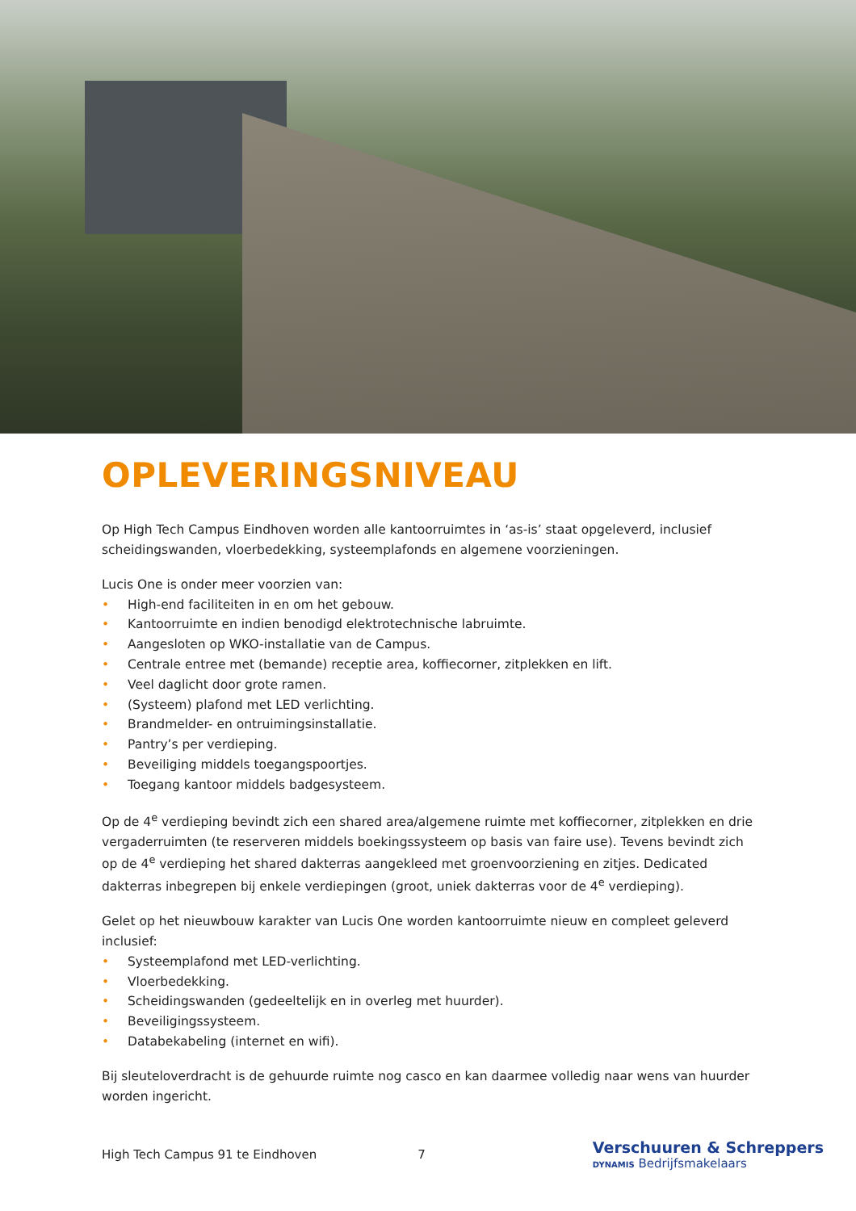OPLEVERINGSNIVEAU
Op High Tech Campus Eindhoven worden alle kantoorruimtes in ‘as-is’ staat opgeleverd, inclusief scheidingswanden, vloerbedekking, systeemplafonds en algemene voorzieningen.
Lucis One is onder meer voorzien van:
• High-end faciliteiten in en om het gebouw.
• Kantoorruimte en indien benodigd elektrotechnische labruimte.
• Aangesloten op WKO-installatie van de Campus.
• Centrale entree met (bemande) receptie area, koffiecorner, zitplekken en lift.
• Veel daglicht door grote ramen.
• (Systeem) plafond met LED verlichting.
• Brandmelder- en ontruimingsinstallatie.
• Pantry’s per verdieping.
• Beveiliging middels toegangspoortjes.
• Toegang kantoor middels badgesysteem.
Op de 4<sup>e</sup> verdieping bevindt zich een shared area/algemene ruimte met koffiecorner, zitplekken en drie vergaderruimten (te reserveren middels boekingssysteem op basis van faire use). Tevens bevindt zich op de 4<sup>e</sup> verdieping het shared dakterras aangekleed met groenvoorziening en zitjes. Dedicated dakterras inbegrepen bij enkele verdiepingen (groot, uniek dakterras voor de 4<sup>e</sup> verdieping).
Gelet op het nieuwbouw karakter van Lucis One worden kantoorruimte nieuw en compleet geleverd inclusief:
• Systeemplafond met LED-verlichting.
• Vloerbedekking.
• Scheidingswanden (gedeeltelijk en in overleg met huurder).
• Beveiligingssysteem.
• Databekabeling (internet en wifi).
Bij sleuteloverdracht is de gehuurde ruimte nog casco en kan daarmee volledig naar wens van huurder worden ingericht.
High Tech Campus 91 te Eindhoven
7
Verschuuren & Schreppers
DYNAMIS Bedrijfsmakelaars